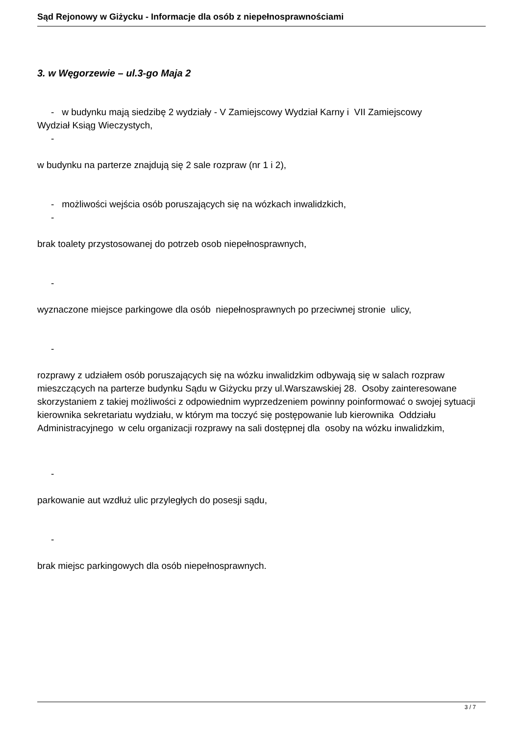Sąd Rejonowy w Giżycku - Informacje dla osób z niepełnosprawnościami
3. w Węgorzewie – ul.3-go Maja 2
- w budynku mają siedzibę 2 wydziały - V Zamiejscowy Wydział Karny i VII Zamiejscowy
Wydział Ksiąg Wieczystych,
-
w budynku na parterze znajdują się 2 sale rozpraw (nr 1 i 2),
- możliwości wejścia osób poruszających się na wózkach inwalidzkich,
-
brak toalety przystosowanej do potrzeb osob niepełnosprawnych,
-
wyznaczone miejsce parkingowe dla osób niepełnosprawnych po przeciwnej stronie ulicy,
-
rozprawy z udziałem osób poruszających się na wózku inwalidzkim odbywają się w salach rozpraw mieszczących na parterze budynku Sądu w Giżycku przy ul.Warszawskiej 28. Osoby zainteresowane skorzystaniem z takiej możliwości z odpowiednim wyprzedzeniem powinny poinformować o swojej sytuacji kierownika sekretariatu wydziału, w którym ma toczyć się postępowanie lub kierownika Oddziału Administracyjnego w celu organizacji rozprawy na sali dostępnej dla osoby na wózku inwalidzkim,
-
parkowanie aut wzdłuż ulic przyległych do posesji sądu,
-
brak miejsc parkingowych dla osób niepełnosprawnych.
3 / 7